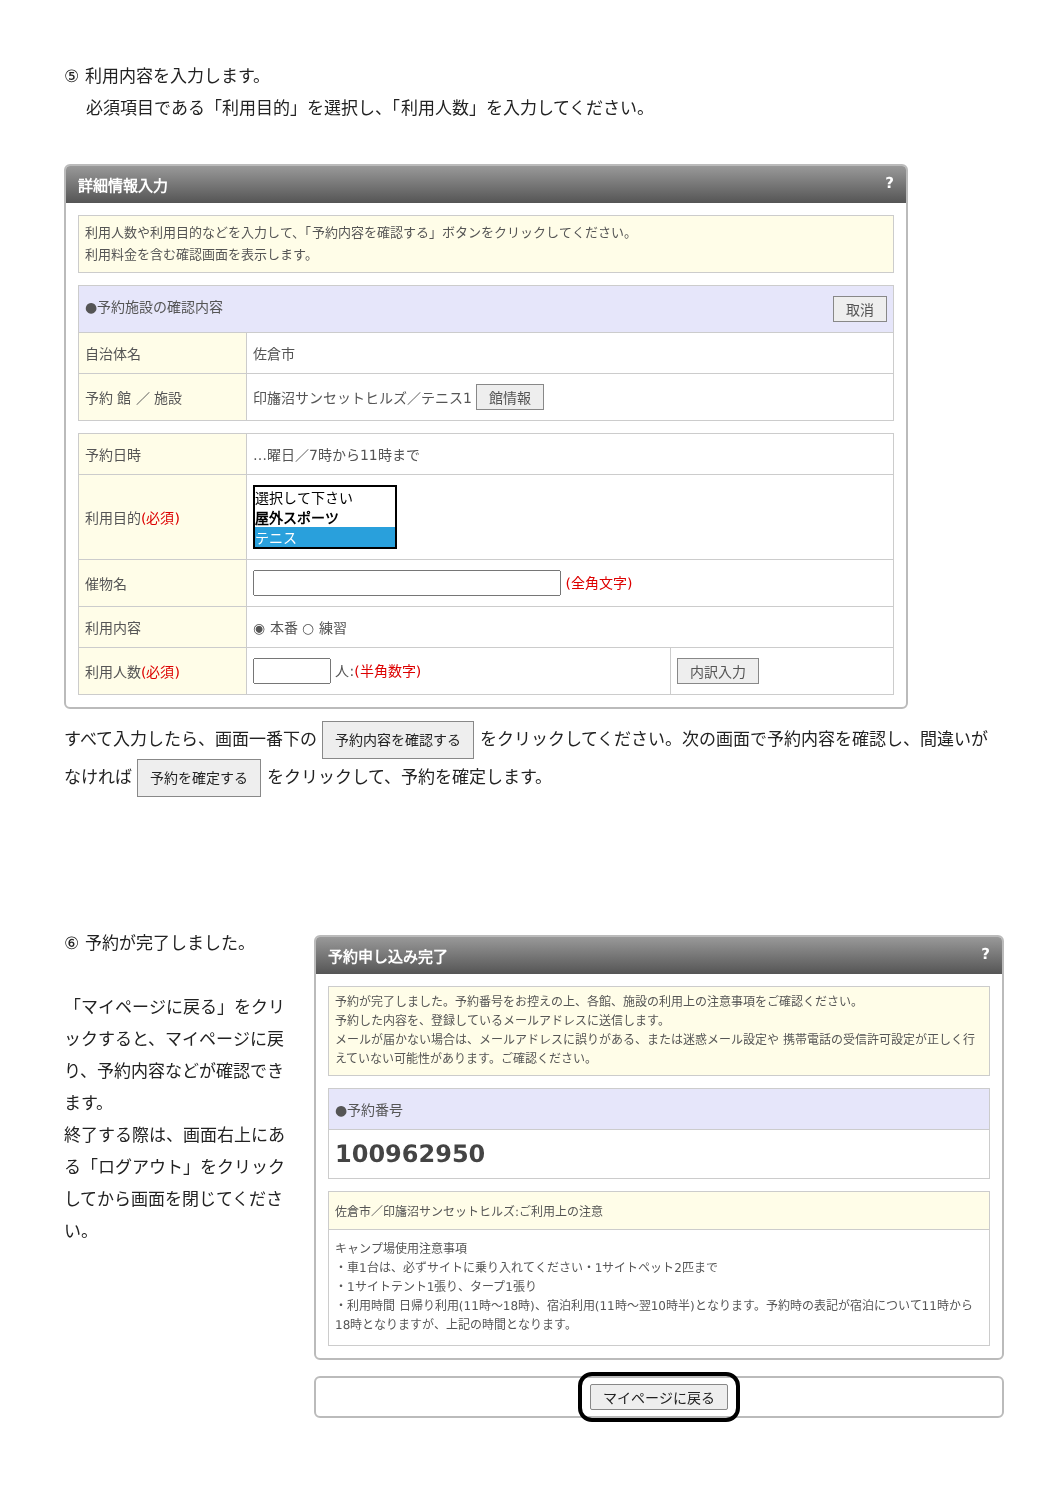⑤ 利用内容を入力します。
　 必須項目である「利用目的」を選択し、「利用人数」を入力してください。
詳細情報入力 ?
利用人数や利用目的などを入力して、「予約内容を確認する」ボタンをクリックしてください。
利用料金を含む確認画面を表示します。
| ●予約施設の確認内容 取消 | |
| 自治体名 | 佐倉市 |
| 予約 館 ／ 施設 | 印旛沼サンセットヒルズ／テニス1 館情報 |
| 予約日時 | …曜日／7時から11時まで | |
| 利用目的 (必須) | 選択して下さい 屋外スポーツ テニス | |
| 催物名 | (全角文字) | |
| 利用内容 | ◉ 本番 ○ 練習 | |
| 利用人数 (必須) | 人: (半角数字) | 内訳入力 |
すべて入力したら、画面一番下の 予約内容を確認する をクリックしてください。次の画面で予約内容を確認し、間違いがなければ 予約を確定する をクリックして、予約を確定します。
⑥ 予約が完了しました。
「マイページに戻る」をクリックすると、マイページに戻り、予約内容などが確認できます。
終了する際は、画面右上にある「ログアウト」をクリックしてから画面を閉じてください。
予約申し込み完了 ?
予約が完了しました。予約番号をお控えの上、各館、施設の利用上の注意事項をご確認ください。
予約した内容を、登録しているメールアドレスに送信します。
メールが届かない場合は、メールアドレスに誤りがある、または迷惑メール設定や 携帯電話の受信許可設定が正しく行えていない可能性があります。ご確認ください。
| ●予約番号 |
| 100962950 |
| 佐倉市／印旛沼サンセットヒルズ:ご利用上の注意 |
| キャンプ場使用注意事項 ・車1台は、必ずサイトに乗り入れてください・1サイトペット2匹まで ・1サイトテント1張り、タープ1張り ・利用時間 日帰り利用(11時～18時)、宿泊利用(11時～翌10時半)となります。予約時の表記が宿泊について11時から18時となりますが、上記の時間となります。 |
マイページに戻る